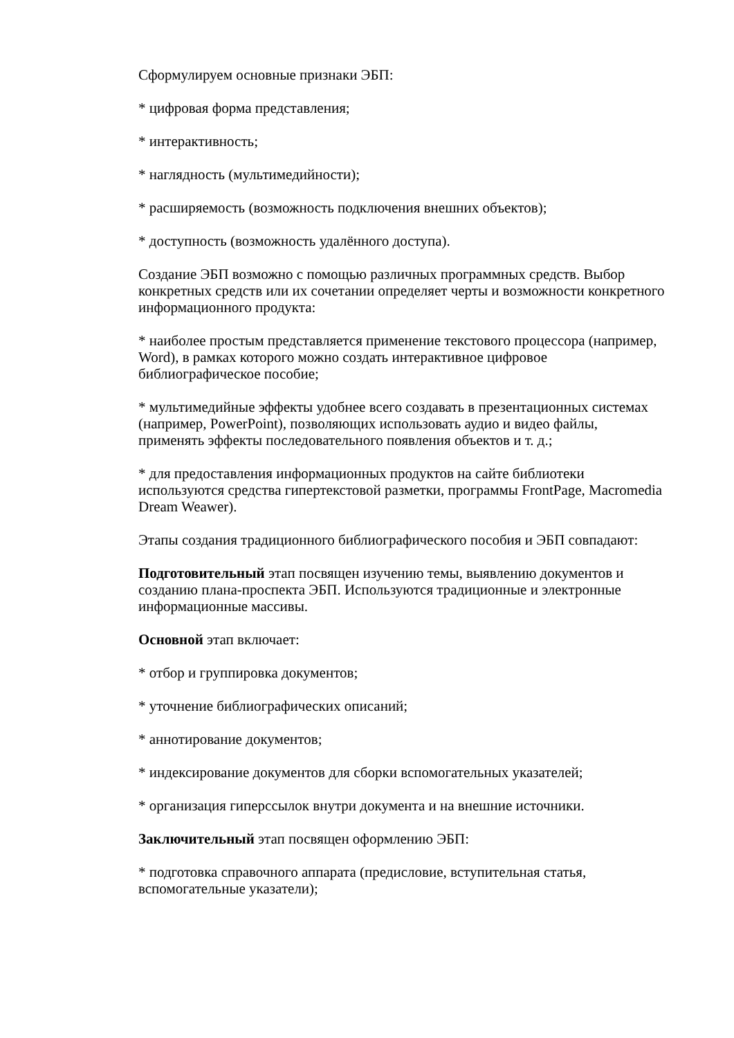Сформулируем основные признаки ЭБП:
* цифровая форма представления;
* интерактивность;
* наглядность (мультимедийности);
* расширяемость (возможность подключения внешних объектов);
* доступность (возможность удалённого доступа).
Создание ЭБП возможно с помощью различных программных средств. Выбор конкретных средств или их сочетании определяет черты и возможности конкретного информационного продукта:
* наиболее простым представляется применение текстового процессора (например, Word), в рамках которого можно создать интерактивное цифровое библиографическое пособие;
* мультимедийные эффекты удобнее всего создавать в презентационных системах (например, PowerPoint), позволяющих использовать аудио и видео файлы, применять эффекты последовательного появления объектов и т. д.;
* для предоставления информационных продуктов на сайте библиотеки используются средства гипертекстовой разметки, программы FrontPage, Macromedia Dream Weawer).
Этапы создания традиционного библиографического пособия и ЭБП совпадают:
Подготовительный этап посвящен изучению темы, выявлению документов и созданию плана-проспекта ЭБП. Используются традиционные и электронные информационные массивы.
Основной этап включает:
* отбор и группировка документов;
* уточнение библиографических описаний;
* аннотирование документов;
* индексирование документов для сборки вспомогательных указателей;
* организация гиперссылок внутри документа и на внешние источники.
Заключительный этап посвящен оформлению ЭБП:
* подготовка справочного аппарата (предисловие, вступительная статья, вспомогательные указатели);